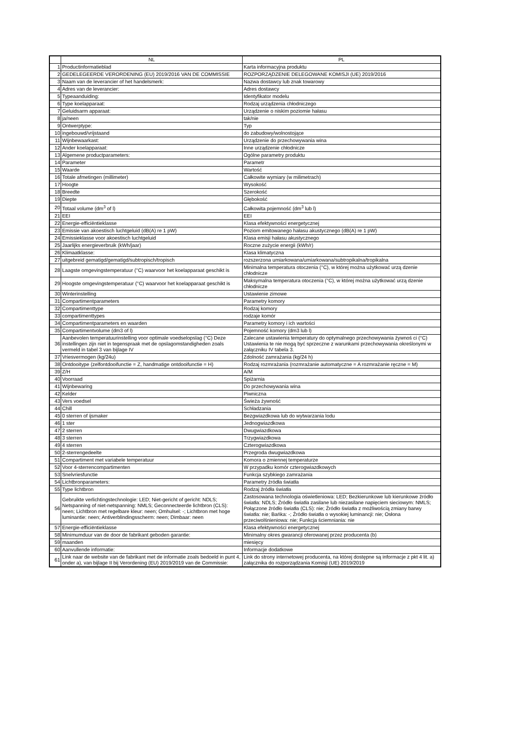| | NL | PL |
| --- | --- | --- |
| 1 | Productinformatieblad | Karta informacyjna produktu |
| 2 | GEDELEGEERDE VERORDENING (EU) 2019/2016 VAN DE COMMISSIE | ROZPORZĄDZENIE DELEGOWANE KOMISJI (UE) 2019/2016 |
| 3 | Naam van de leverancier of het handelsmerk: | Nazwa dostawcy lub znak towarowy |
| 4 | Adres van de leverancier: | Adres dostawcy |
| 5 | Typeaanduiding: | Identyfikator modelu |
| 6 | Type koelapparaat: | Rodzaj urządzenia chłodniczego |
| 7 | Geluidsarm apparaat: | Urządzenie o niskim poziomie hałasu |
| 8 | ja/neen | tak/nie |
| 9 | Ontwerptype: | Typ |
| 10 | ingebouwd/vrijstaand | do zabudowy/wolnostojące |
| 11 | Wijnbewaarkast: | Urządzenie do przechowywania wina |
| 12 | Ander koelapparaat: | Inne urządzenie chłodnicze |
| 13 | Algemene productparameters: | Ogólne parametry produktu |
| 14 | Parameter | Parametr |
| 15 | Waarde | Wartość |
| 16 | Totale afmetingen (millimeter) | Całkowite wymiary (w milimetrach) |
| 17 | Hoogte | Wysokość |
| 18 | Breedte | Szerokość |
| 19 | Diepte | Głębokość |
| 20 | Totaal volume (dm<sup>3</sup> of l) | Całkowita pojemność (dm<sup>3</sup> lub l) |
| 21 | EEI | EEI |
| 22 | Energie-efficiëntieklasse | Klasa efektywności energetycznej |
| 23 | Emissie van akoestisch luchtgeluid (dB(A) re 1 pW) | Poziom emitowanego hałasu akustycznego (dB(A) re 1 pW) |
| 24 | Emissieklasse voor akoestisch luchtgeluid | Klasa emisji hałasu akustycznego |
| 25 | Jaarlijks energieverbruik (kWh/jaar) | Roczne zużycie energii (kWh/r) |
| 26 | Klimaatklasse: | Klasa klimatyczna |
| 27 | uitgebreid gematigd/gematigd/subtropisch/tropisch | rozszerzona umiarkowana/umiarkowana/subtropikalna/tropikalna |
| 28 | Laagste omgevingstemperatuur (°C) waarvoor het koelapparaat geschikt is | Minimalna temperatura otoczenia (°C), w której można użytkować urzą dzenie chłodnicze |
| 29 | Hoogste omgevingstemperatuur (°C) waarvoor het koelapparaat geschikt is | Maksymalna temperatura otoczenia (°C), w której można użytkować urzą dzenie chłodnicze |
| 30 | Winterinstelling | Ustawienie zimowe |
| 31 | Compartimentparameters | Parametry komory |
| 32 | Compartimenttype | Rodzaj komory |
| 33 | compartimenttypes | rodzaje komór |
| 34 | Compartimentparameters en waarden | Parametry komory i ich wartości |
| 35 | Compartimentvolume (dm3 of l) | Pojemność komory (dm3 lub l) |
| 36 | Aanbevolen temperatuurinstelling voor optimale voedselopslag (°C) Deze instellingen zijn niet in tegenspraak met de opslagomstandigheden zoals vermeld in tabel 3 van bijlage IV | Zalecane ustawienia temperatury do optymalnego przechowywania żywnoś ci (°C) Ustawienia te nie mogą być sprzeczne z warunkami przechowywania określonymi w załączniku IV tabela 3. |
| 37 | Vriesvermogen (kg/24u) | Zdolność zamrażania (kg/24 h) |
| 38 | Ontdooitype (zelfontdooifunctie = Z, handmatige ontdooifunctie = H) | Rodzaj rozmrażania (rozmrażanie automatyczne = A rozmrażanie ręczne = M) |
| 39 | Z/H | A/M |
| 40 | Voorraad | Spiżarnia |
| 41 | Wijnbewaring | Do przechowywania wina |
| 42 | Kelder | Piwniczna |
| 43 | Vers voedsel | Świeża żywność |
| 44 | Chill | Schładzania |
| 45 | 0 sterren of ijsmaker | Bezgwiazdkowa lub do wytwarzania lodu |
| 46 | 1 ster | Jednogwiazdkowa |
| 47 | 2 sterren | Dwugwiazdkowa |
| 48 | 3 sterren | Trzygwiazdkowa |
| 49 | 4 sterren | Czterogwiazdkowa |
| 50 | 2-sterrengedeelte | Przegroda dwugwiazdkowa |
| 51 | Compartiment met variabele temperatuur | Komora o zmiennej temperaturze |
| 52 | Voor 4-sterrencompartimenten | W przypadku komór czterogwiazdkowych |
| 53 | Snelvriesfunctie | Funkcja szybkiego zamrażania |
| 54 | Lichtbronparameters: | Parametry źródła światła |
| 55 | Type lichtbron | Rodzaj źródła światła |
| 56 | Gebruikte verlichtingstechnologie: LED; Niet-gericht of gericht: NDLS; Netspanning of niet-netspanning: NMLS; Geconnecteerde lichtbron (CLS): neen; Lichtbron met regelbare kleur: neen; Omhulsel: -; Lichtbron met hoge luminantie: neen; Antiverblindingsscherm: neen; Dimbaar: neen | Zastosowana technologia oświetleniowa: LED; Bezkierunkowe lub kierunkowe źródło światła: NDLS; Źródło światła zasilane lub niezasilane napięciem sieciowym: NMLS; Połączone źródło światła (CLS): nie; Źródło światła z możliwością zmiany barwy światła: nie; Bańka: -; Źródło światła o wysokiej luminancji: nie; Osłona przeciwolśnieniowa: nie; Funkcja ściemniania: nie |
| 57 | Energie-efficiëntieklasse | Klasa efektywności energetycznej |
| 58 | Minimumduur van de door de fabrikant geboden garantie: | Minimalny okres gwarancji oferowanej przez producenta (b) |
| 59 | maanden | miesięcy |
| 60 | Aanvullende informatie: | Informacje dodatkowe |
| 61 | Link naar de website van de fabrikant met de informatie zoals bedoeld in punt 4, onder a), van bijlage II bij Verordening (EU) 2019/2019 van de Commissie: | Link do strony internetowej producenta, na której dostępne są informacje z pkt 4 lit. a) załącznika do rozporządzania Komisji (UE) 2019/2019 |